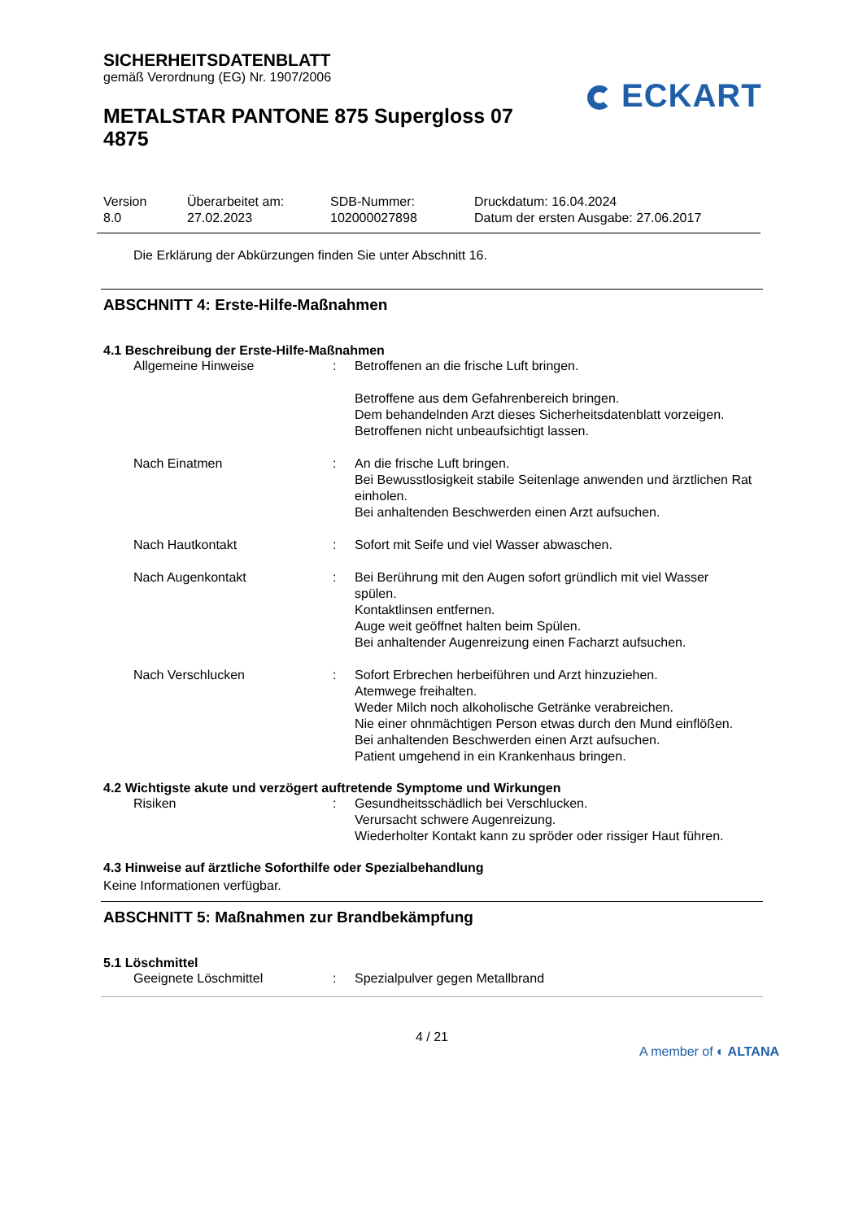SICHERHEITSDATENBLATT
gemäß Verordnung (EG) Nr. 1907/2006
METALSTAR PANTONE 875 Supergloss 07 4875
ECKART
Version
8.0
Überarbeitet am:
27.02.2023
SDB-Nummer:
102000027898
Druckdatum: 16.04.2024
Datum der ersten Ausgabe: 27.06.2017
Die Erklärung der Abkürzungen finden Sie unter Abschnitt 16.
ABSCHNITT 4: Erste-Hilfe-Maßnahmen
4.1 Beschreibung der Erste-Hilfe-Maßnahmen
Allgemeine Hinweise : Betroffenen an die frische Luft bringen.
Betroffene aus dem Gefahrenbereich bringen.
Dem behandelnden Arzt dieses Sicherheitsdatenblatt vorzeigen.
Betroffenen nicht unbeaufsichtigt lassen.
Nach Einatmen : An die frische Luft bringen.
Bei Bewusstlosigkeit stabile Seitenlage anwenden und ärztlichen Rat einholen.
Bei anhaltenden Beschwerden einen Arzt aufsuchen.
Nach Hautkontakt : Sofort mit Seife und viel Wasser abwaschen.
Nach Augenkontakt : Bei Berührung mit den Augen sofort gründlich mit viel Wasser spülen.
Kontaktlinsen entfernen.
Auge weit geöffnet halten beim Spülen.
Bei anhaltender Augenreizung einen Facharzt aufsuchen.
Nach Verschlucken : Sofort Erbrechen herbeiführen und Arzt hinzuziehen.
Atemwege freihalten.
Weder Milch noch alkoholische Getränke verabreichen.
Nie einer ohnmächtigen Person etwas durch den Mund einflößen.
Bei anhaltenden Beschwerden einen Arzt aufsuchen.
Patient umgehend in ein Krankenhaus bringen.
4.2 Wichtigste akute und verzögert auftretende Symptome und Wirkungen
Risiken : Gesundheitsschädlich bei Verschlucken.
Verursacht schwere Augenreizung.
Wiederholter Kontakt kann zu spröder oder rissiger Haut führen.
4.3 Hinweise auf ärztliche Soforthilfe oder Spezialbehandlung
Keine Informationen verfügbar.
ABSCHNITT 5: Maßnahmen zur Brandbekämpfung
5.1 Löschmittel
Geeignete Löschmittel : Spezialpulver gegen Metallbrand
4 / 21
A member of ◐ ALTANA